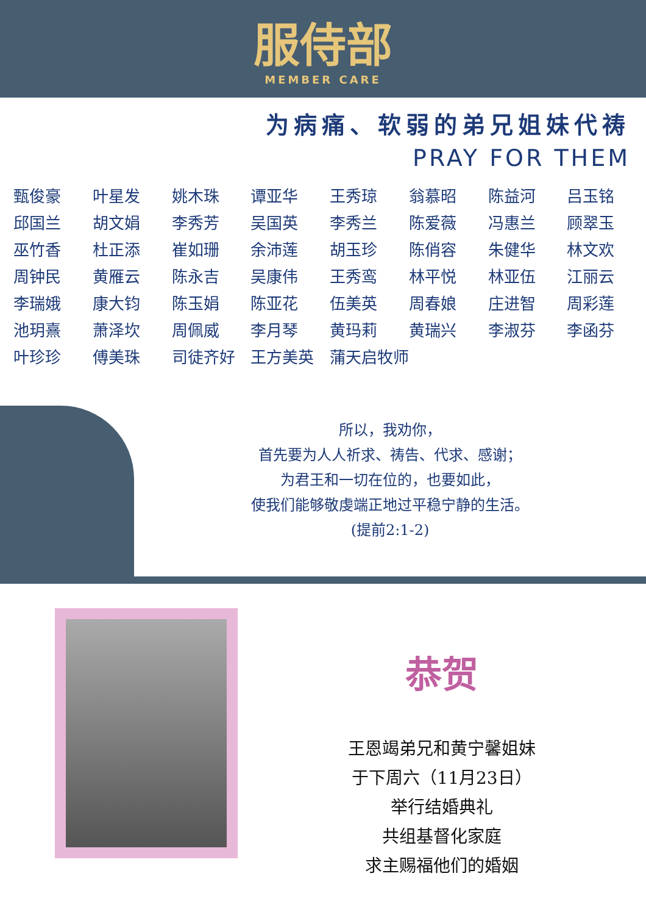服侍部
MEMBER CARE
为病痛、软弱的弟兄姐妹代祷
PRAY FOR THEM
| 甄俊豪 | 叶星发 | 姚木珠 | 谭亚华 | 王秀琼 | 翁慕昭 | 陈益河 | 吕玉铭 |
| 邱国兰 | 胡文娟 | 李秀芳 | 吴国英 | 李秀兰 | 陈爱薇 | 冯惠兰 | 顾翠玉 |
| 巫竹香 | 杜正添 | 崔如珊 | 余沛莲 | 胡玉珍 | 陈俏容 | 朱健华 | 林文欢 |
| 周钟民 | 黄雁云 | 陈永吉 | 吴康伟 | 王秀鸾 | 林平悦 | 林亚伍 | 江丽云 |
| 李瑞娥 | 康大钧 | 陈玉娟 | 陈亚花 | 伍美英 | 周春娘 | 庄进智 | 周彩莲 |
| 池玥熹 | 萧泽坎 | 周佩威 | 李月琴 | 黄玛莉 | 黄瑞兴 | 李淑芬 | 李函芬 |
| 叶珍珍 | 傅美珠 | 司徒齐好 | 王方美英 | 蒲天启牧师 | | | |
所以，我劝你，
首先要为人人祈求、祷告、代求、感谢；
为君王和一切在位的，也要如此，
使我们能够敬虔端正地过平稳宁静的生活。
(提前2:1-2)
恭贺
王恩竭弟兄和黄宁馨姐妹
于下周六（11月23日）
举行结婚典礼
共组基督化家庭
求主赐福他们的婚姻